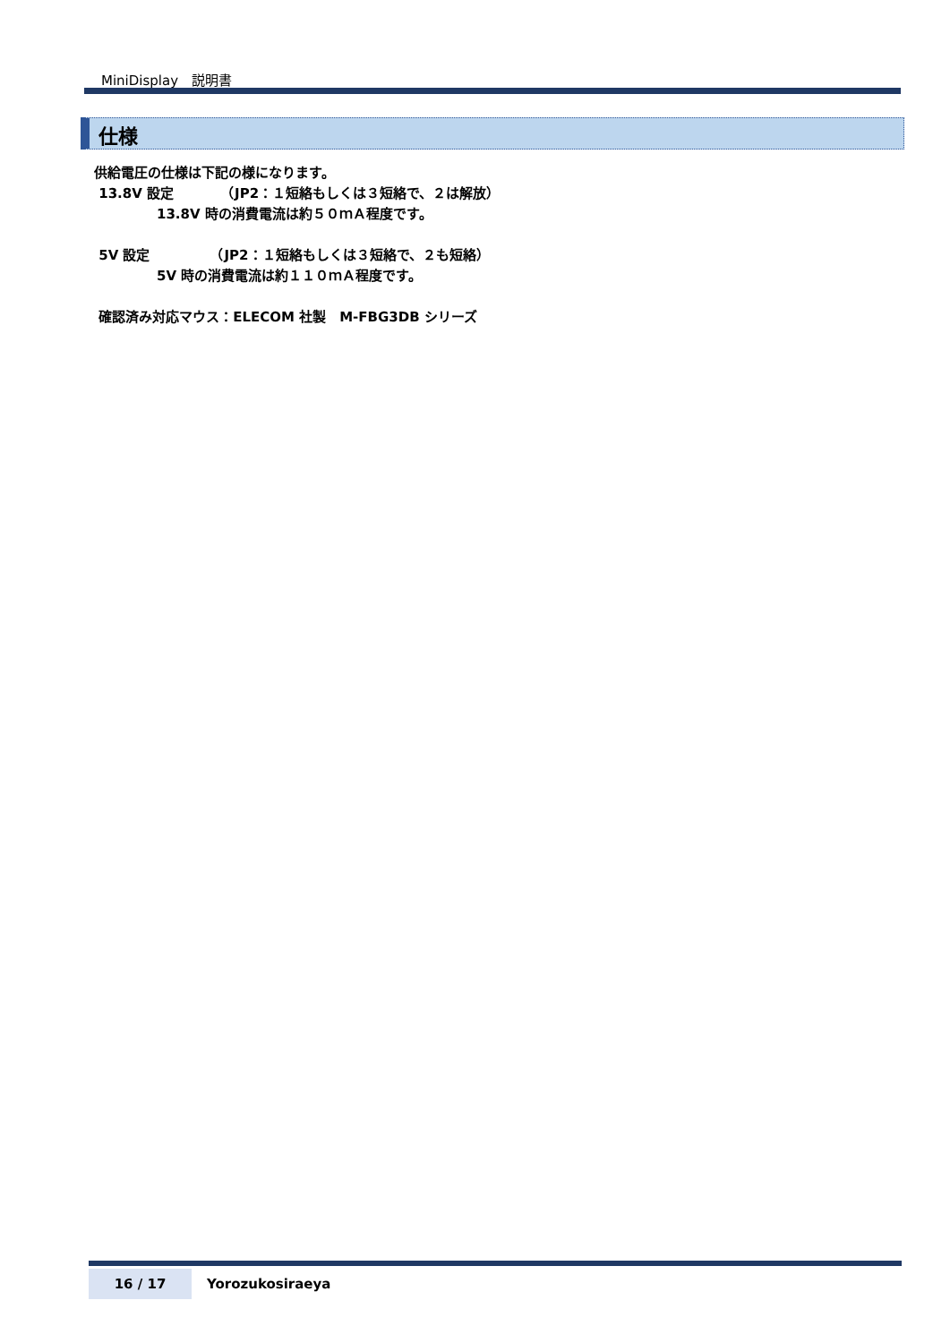MiniDisplay　説明書
仕様
供給電圧の仕様は下記の様になります。
13.8V 設定　　　　（JP2：１短絡もしくは３短絡で、２は解放）
13.8V 時の消費電流は約５０ｍＡ程度です。
5V 設定　　　　　（JP2：１短絡もしくは３短絡で、２も短絡）
5V 時の消費電流は約１１０ｍＡ程度です。
確認済み対応マウス：ELECOM 社製　M-FBG3DB シリーズ
16 / 17
Yorozukosiraeya